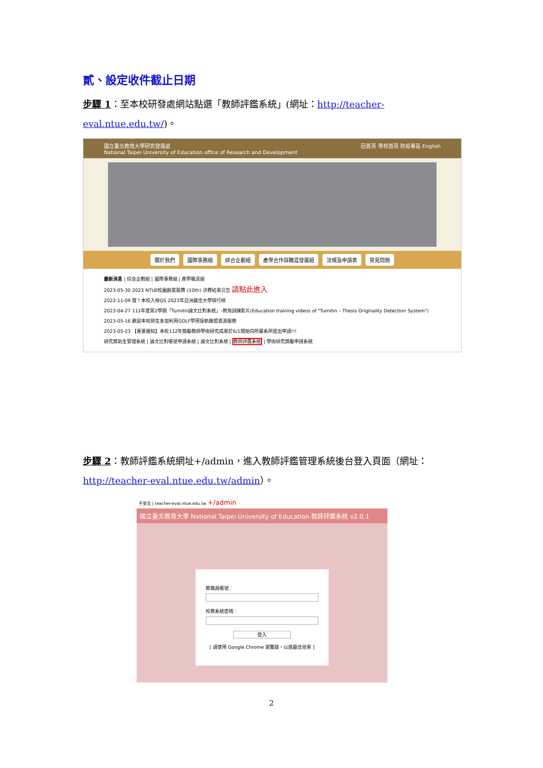貳、設定收件截止日期
步驟 1：至本校研發處網站點選「教師評鑑系統」(網址：http://teacher-eval.ntue.edu.tw/)。
國立臺北教育大學研究發展處
National Taipei University of Education office of Research and Development 回首頁 學校首頁 防疫專區 English
關於我們 國際事務組 綜合企劃組 產學合作與職涯發展組 法規及申請表 常見問題
最新消息 | 綜合企劃組 | 國際事務組 | 產學職涯組
2023-05-30 2023 NTUE校園創業競賽 (10th) 決賽結果公告 請點此進入
2022-11-09 賀！本校入榜QS 2023年亞洲最佳大學排行榜
2023-04-27 111年度第2學期「Turnitin論文比對系統」-教育訓練影片(Education training videos of "Turnitin – Thesis Originality Detection System")
2023-05-16 歡迎本校師生多加利用GOLF學用接軌聯盟資源服務
2023-05-23 【重要通知】本校112年獎勵教師學術研究成果於6/1開始向所屬系所提出申請!!!
研究獎助生管理系統 | 論文比對帳號申請系統 | 論文比對系統 | 教師評鑑系統 | 學術研究獎勵申請系統
步驟 2：教師評鑑系統網址+/admin，進入教師評鑑管理系統後台登入頁面（網址：http://teacher-eval.ntue.edu.tw/admin）。
不安全 | teacher-eval.ntue.edu.tw +/admin
國立臺北教育大學 National Taipei University of Education 教師評鑑系統 v2.0.1
教職員帳號：
校務系統密碼：
登入
[ 請使用 Google Chrome 瀏覽器，以達最佳效果 ]
2